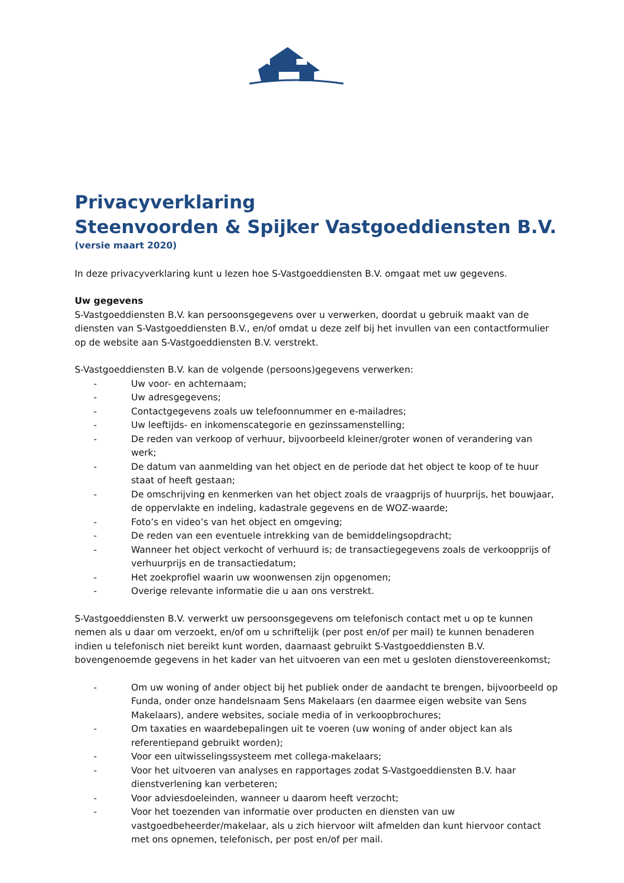Privacyverklaring
Steenvoorden & Spijker Vastgoeddiensten B.V.
(versie maart 2020)
In deze privacyverklaring kunt u lezen hoe S-Vastgoeddiensten B.V. omgaat met uw gegevens.
Uw gegevens
S-Vastgoeddiensten B.V. kan persoonsgegevens over u verwerken, doordat u gebruik maakt van de diensten van S-Vastgoeddiensten B.V., en/of omdat u deze zelf bij het invullen van een contactformulier op de website aan S-Vastgoeddiensten B.V. verstrekt.
S-Vastgoeddiensten B.V. kan de volgende (persoons)gegevens verwerken:
- Uw voor- en achternaam;
- Uw adresgegevens;
- Contactgegevens zoals uw telefoonnummer en e-mailadres;
- Uw leeftijds- en inkomenscategorie en gezinssamenstelling;
- De reden van verkoop of verhuur, bijvoorbeeld kleiner/groter wonen of verandering van werk;
- De datum van aanmelding van het object en de periode dat het object te koop of te huur staat of heeft gestaan;
- De omschrijving en kenmerken van het object zoals de vraagprijs of huurprijs, het bouwjaar, de oppervlakte en indeling, kadastrale gegevens en de WOZ-waarde;
- Foto’s en video’s van het object en omgeving;
- De reden van een eventuele intrekking van de bemiddelingsopdracht;
- Wanneer het object verkocht of verhuurd is; de transactiegegevens zoals de verkoopprijs of verhuurprijs en de transactiedatum;
- Het zoekprofiel waarin uw woonwensen zijn opgenomen;
- Overige relevante informatie die u aan ons verstrekt.
S-Vastgoeddiensten B.V. verwerkt uw persoonsgegevens om telefonisch contact met u op te kunnen nemen als u daar om verzoekt, en/of om u schriftelijk (per post en/of per mail) te kunnen benaderen indien u telefonisch niet bereikt kunt worden, daarnaast gebruikt S-Vastgoeddiensten B.V. bovengenoemde gegevens in het kader van het uitvoeren van een met u gesloten dienstovereenkomst;
- Om uw woning of ander object bij het publiek onder de aandacht te brengen, bijvoorbeeld op Funda, onder onze handelsnaam Sens Makelaars (en daarmee eigen website van Sens Makelaars), andere websites, sociale media of in verkoopbrochures;
- Om taxaties en waardebepalingen uit te voeren (uw woning of ander object kan als referentiepand gebruikt worden);
- Voor een uitwisselingssysteem met collega-makelaars;
- Voor het uitvoeren van analyses en rapportages zodat S-Vastgoeddiensten B.V. haar dienstverlening kan verbeteren;
- Voor adviesdoeleinden, wanneer u daarom heeft verzocht;
- Voor het toezenden van informatie over producten en diensten van uw vastgoedbeheerder/makelaar, als u zich hiervoor wilt afmelden dan kunt hiervoor contact met ons opnemen, telefonisch, per post en/of per mail.